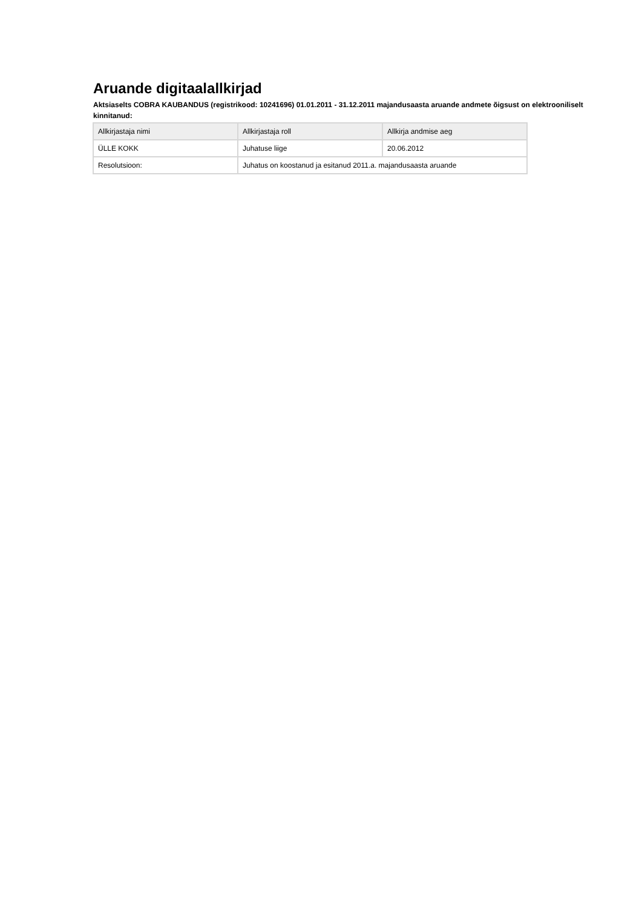Aruande digitaalallkirjad
Aktsiaselts COBRA KAUBANDUS (registrikood: 10241696) 01.01.2011 - 31.12.2011 majandusaasta aruande andmete õigsust on elektrooniliselt kinnitanud:
| Allkirjastaja nimi | Allkirjastaja roll | Allkirja andmise aeg |
| --- | --- | --- |
| ÜLLE KOKK | Juhatuse liige | 20.06.2012 |
| Resolutsioon: | Juhatus on koostanud ja esitanud 2011.a. majandusaasta aruande | |